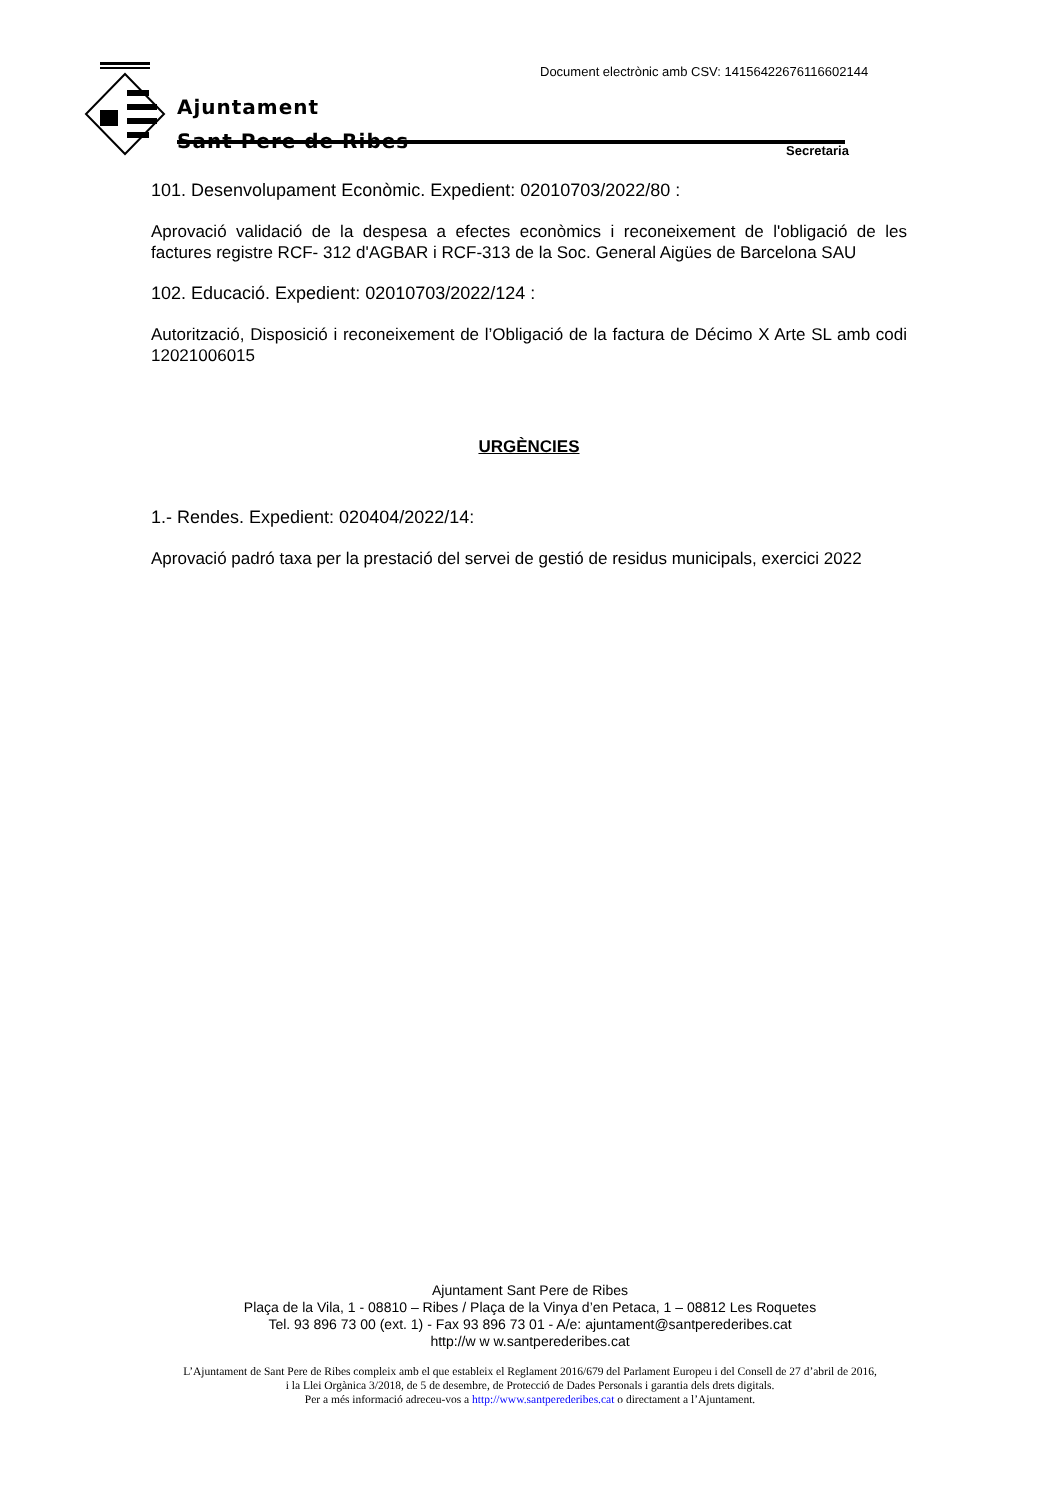Document electrònic amb CSV: 14156422676116602144
Ajuntament
Sant Pere de Ribes
Secretaria
101. Desenvolupament Econòmic. Expedient: 02010703/2022/80 :
Aprovació validació de la despesa a efectes econòmics i reconeixement de l'obligació de les factures registre RCF- 312 d'AGBAR i RCF-313 de la Soc. General Aigües de Barcelona SAU
102. Educació. Expedient: 02010703/2022/124 :
Autorització, Disposició i reconeixement de l’Obligació de la factura de Décimo X Arte SL amb codi 12021006015
URGÈNCIES
1.- Rendes. Expedient: 020404/2022/14:
Aprovació padró taxa per la prestació del servei de gestió de residus municipals, exercici 2022
Ajuntament Sant Pere de Ribes
Plaça de la Vila, 1 - 08810 – Ribes / Plaça de la Vinya d’en Petaca, 1 – 08812 Les Roquetes
Tel. 93 896 73 00 (ext. 1) - Fax 93 896 73 01 - A/e: ajuntament@santperederibes.cat
http://w w w.santperederibes.cat
L’Ajuntament de Sant Pere de Ribes compleix amb el que estableix el Reglament 2016/679 del Parlament Europeu i del Consell de 27 d’abril de 2016,
i la Llei Orgànica 3/2018, de 5 de desembre, de Protecció de Dades Personals i garantia dels drets digitals.
Per a més informació adreceu-vos a http://www.santperederibes.cat o directament a l’Ajuntament.